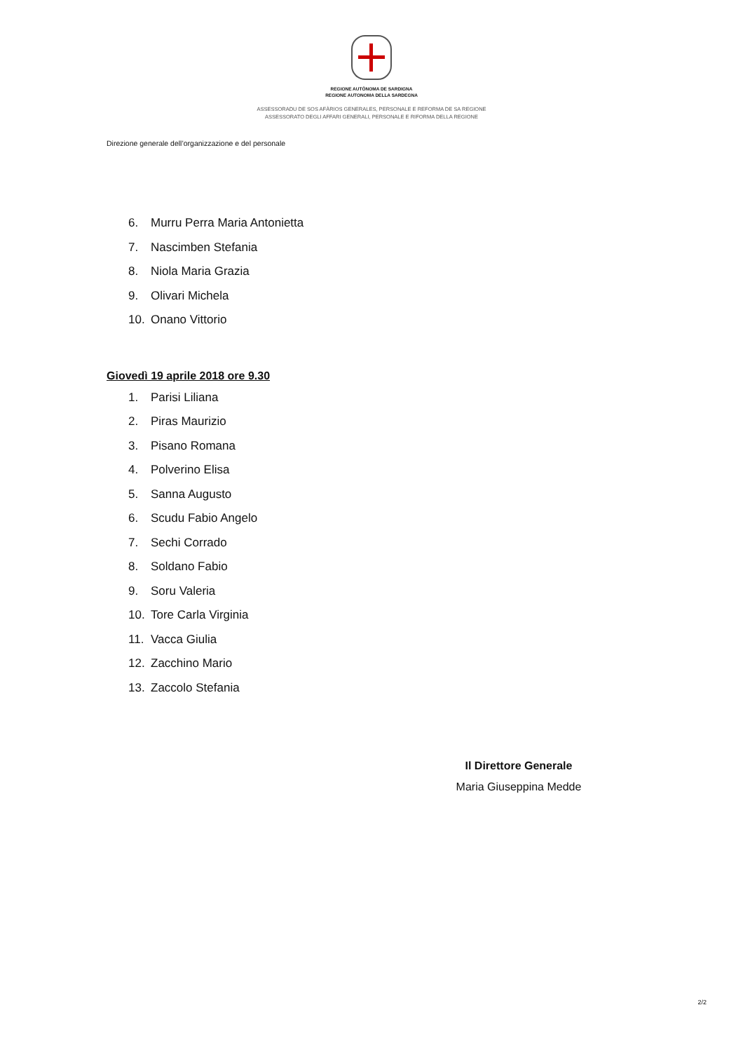REGIONE AUTÒNOMA DE SARDIGNA
REGIONE AUTONOMA DELLA SARDEGNA
ASSESSORADU DE SOS AFÀRIOS GENERALES, PERSONALE E REFORMA DE SA REGIONE
ASSESSORATO DEGLI AFFARI GENERALI, PERSONALE E RIFORMA DELLA REGIONE
Direzione generale dell’organizzazione e del personale
6. Murru Perra Maria Antonietta
7. Nascimben Stefania
8. Niola Maria Grazia
9. Olivari Michela
10. Onano Vittorio
Giovedì 19 aprile 2018 ore 9.30
1. Parisi Liliana
2. Piras Maurizio
3. Pisano Romana
4. Polverino Elisa
5. Sanna Augusto
6. Scudu Fabio Angelo
7. Sechi Corrado
8. Soldano Fabio
9. Soru Valeria
10. Tore Carla Virginia
11. Vacca Giulia
12. Zacchino Mario
13. Zaccolo Stefania
Il Direttore Generale
Maria Giuseppina Medde
2/2